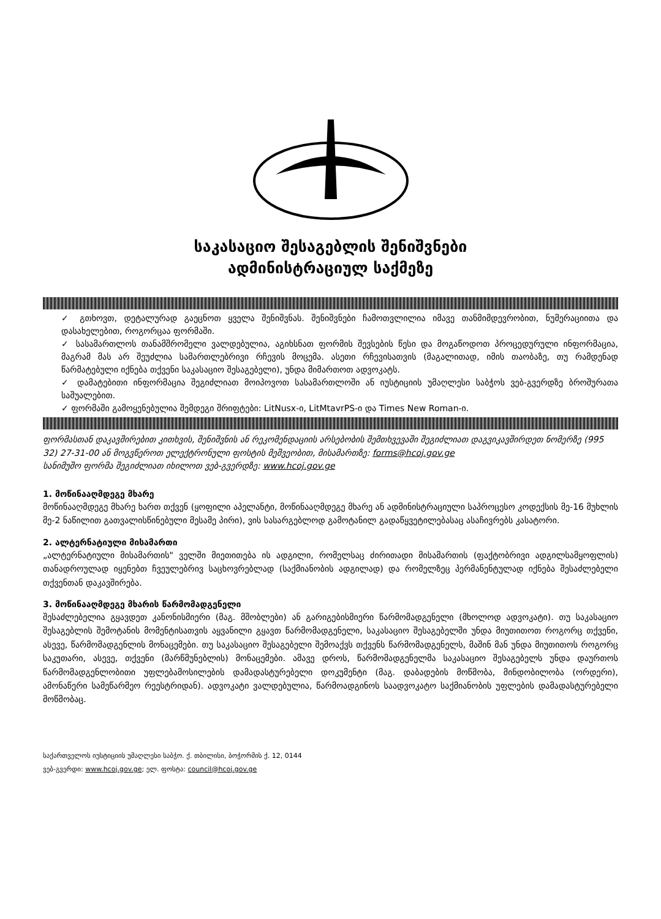საკასაციო შესაგებლის შენიშვნები
ადმინისტრაციულ საქმეზე
✓ გთხოვთ, დეტალურად გაეცნოთ ყველა შენიშვნას. შენიშვნები ჩამოთვლილია იმავე თანმიმდევრობით, ნუმერაციითა და დასახელებით, როგორცაა ფორმაში.
✓ სასამართლოს თანამშრომელი ვალდებულია, აგიხსნათ ფორმის შევსების წესი და მოგაწოდოთ პროცედურული ინფორმაცია, მაგრამ მას არ შეუძლია სამართლებრივი რჩევის მოცემა. ასეთი რჩევისათვის (მაგალითად, იმის თაობაზე, თუ რამდენად წარმატებული იქნება თქვენი საკასაციო შესაგებელი), უნდა მიმართოთ ადვოკატს.
✓ დამატებითი ინფორმაცია შეგიძლიათ მოიპოვოთ სასამართლოში ან იუსტიციის უმაღლესი საბჭოს ვებ-გვერდზე ბროშურათა საშუალებით.
✓ ფორმაში გამოყენებულია შემდეგი შრიფტები: LitNusx-ი, LitMtavrPS-ი და Times New Roman-ი.
ფორმასთან დაკავშირებით კითხვის, შენიშვნის ან რეკომენდაციის არსებობის შემთხვევაში შეგიძლიათ დაგვიკავშირდეთ ნომერზე (995 32) 27-31-00 ან მოგვწეროთ ელექტრონული ფოსტის მეშვეობით, მისამართზე: forms@hcoj.gov.ge
სანიმუშო ფორმა შეგიძლიათ იხილოთ ვებ-გვერდზე: www.hcoj.gov.ge
1. მოწინააღმდეგე მხარე
მოწინააღმდეგე მხარე ხართ თქვენ (ყოფილი აპელანტი, მოწინააღმდეგე მხარე ან ადმინისტრაციული საპროცესო კოდექსის მე-16 მუხლის მე-2 ნაწილით გათვალისწინებული მესამე პირი), ვის სასარგებლოდ გამოტანილ გადაწყვეტილებასაც ასაჩივრებს კასატორი.
2. ალტერნატიული მისამართი
„ალტერნატიული მისამართის" ველში მიეთითება ის ადგილი, რომელსაც ძირითადი მისამართის (ფაქტობრივი ადგილსამყოფლის) თანადროულად იყენებთ ჩვეულებრივ საცხოვრებლად (საქმიანობის ადგილად) და რომელზეც პერმანენტულად იქნება შესაძლებელი თქვენთან დაკავშირება.
3. მოწინააღმდეგე მხარის წარმომადგენელი
შესაძლებელია გყავდეთ კანონისმიერი (მაგ. მშობლები) ან გარიგებისმიერი წარმომადგენელი (მხოლოდ ადვოკატი). თუ საკასაციო შესაგებლის შემოტანის მომენტისათვის აყვანილი გყავთ წარმომადგენელი, საკასაციო შესაგებელში უნდა მიუთითოთ როგორც თქვენი, ასევე, წარმომადგენლის მონაცემები. თუ საკასაციო შესაგებელი შემოაქვს თქვენს წარმომადგენელს, მაშინ მან უნდა მიუთითოს როგორც საკუთარი, ასევე, თქვენი (მარწმუნებლის) მონაცემები. ამავე დროს, წარმომადგენელმა საკასაციო შესაგებელს უნდა დაურთოს წარმომადგენლობითი უფლებამოსილების დამადასტურებელი დოკუმენტი (მაგ. დაბადების მოწმობა, მინდობილობა (ორდერი), ამონაწერი სამეწარმეო რეესტრიდან). ადვოკატი ვალდებულია, წარმოადგინოს საადვოკატო საქმიანობის უფლების დამადასტურებელი მოწმობაც.
საქართველოს იუსტიციის უმაღლესი საბჭო. ქ. თბილისი, ბოჭორმის ქ. 12, 0144
ვებ-გვერდი: www.hcoj.gov.ge; ელ. ფოსტა: council@hcoj.gov.ge